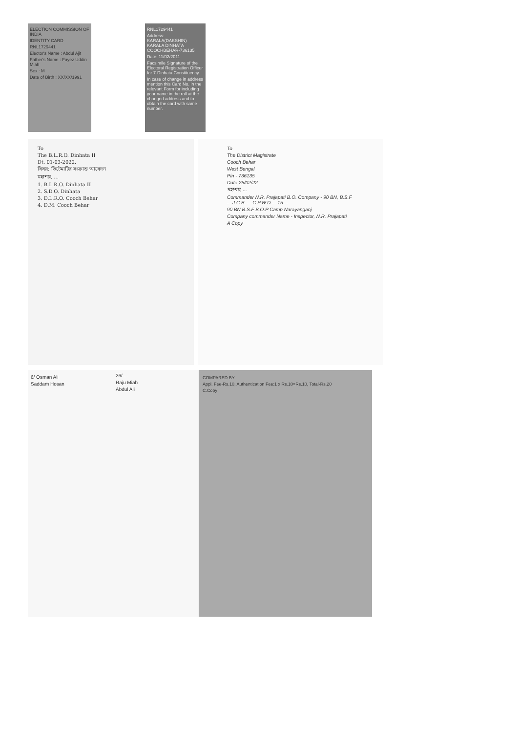ELECTION COMMISSION OF INDIA
IDENTITY CARD
RNL1729441
Elector's Name : Abdul Ajit
Father's Name : Fayez Uddin Miah
Sex : M
Date of Birth : XX/XX/1991
RNL1729441
Address: KARALA(DAKSHIN) KARALA DINHATA COOCHBEHAR-736135
Date: 11/02/2011
Facsimile Signature of the Electoral Registration Officer for 7-Dinhata Constituency
In case of change in address mention this Card No. in the relevant Form for including your name in the roll at the changed address and to obtain the card with same number.
To
The B.L.R.O. Dinhata II
Dt. 01-03-2022.
বিষয়: ভিটেমাটির সংক্রান্ত আবেদন
মহাশয়, ...
1. B.L.R.O. Dinhata II
2. S.D.O. Dinhata
3. D.L.R.O. Cooch Behar
4. D.M. Cooch Behar
To
The District Magistrate
Cooch Behar
West Bengal
Pin - 736135
Date 25/02/22
মহাশয়, ...
Commander N.R. Prajapati B.O. Company - 90 BN, B.S.F ... J.C.B. ... C.P.W.D ... 15 ...
90 BN B.S.F B.O.P Camp Narayanganj
Company commander Name - Inspector, N.R. Prajapati
A Copy
6/ Osman Ali
Saddam Hosan
26/ ...
Raju Miah
Abdul Ali
COMPARED BY
Appl. Fee-Rs.10, Authentication Fee:1 x Rs.10=Rs.10, Total-Rs.20
C.Copy